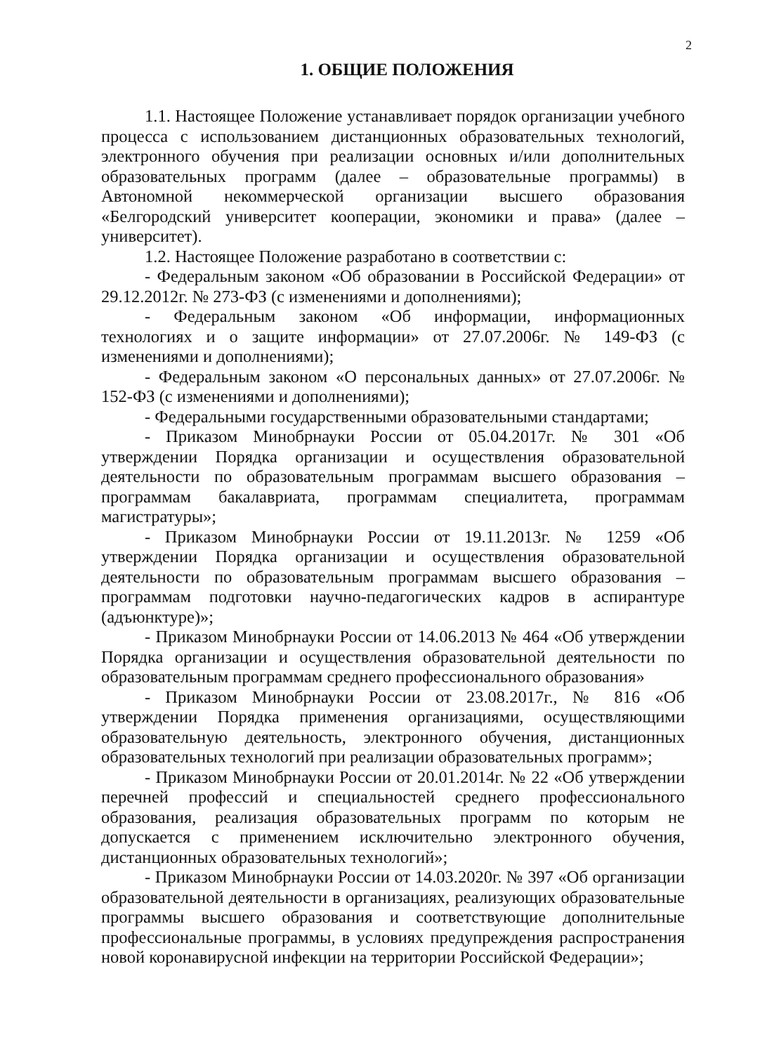2
1. ОБЩИЕ ПОЛОЖЕНИЯ
1.1. Настоящее Положение устанавливает порядок организации учебного процесса с использованием дистанционных образовательных технологий, электронного обучения при реализации основных и/или дополнительных образовательных программ (далее – образовательные программы) в Автономной некоммерческой организации высшего образования «Белгородский университет кооперации, экономики и права» (далее – университет).
1.2. Настоящее Положение разработано в соответствии с:
- Федеральным законом «Об образовании в Российской Федерации» от 29.12.2012г. № 273-ФЗ (с изменениями и дополнениями);
- Федеральным законом «Об информации, информационных технологиях и о защите информации» от 27.07.2006г. № 149-ФЗ (с изменениями и дополнениями);
- Федеральным законом «О персональных данных» от 27.07.2006г. № 152-ФЗ (с изменениями и дополнениями);
- Федеральными государственными образовательными стандартами;
- Приказом Минобрнауки России от 05.04.2017г. № 301 «Об утверждении Порядка организации и осуществления образовательной деятельности по образовательным программам высшего образования – программам бакалавриата, программам специалитета, программам магистратуры»;
- Приказом Минобрнауки России от 19.11.2013г. № 1259 «Об утверждении Порядка организации и осуществления образовательной деятельности по образовательным программам высшего образования – программам подготовки научно-педагогических кадров в аспирантуре (адъюнктуре)»;
- Приказом Минобрнауки России от 14.06.2013 № 464 «Об утверждении Порядка организации и осуществления образовательной деятельности по образовательным программам среднего профессионального образования»
- Приказом Минобрнауки России от 23.08.2017г., № 816 «Об утверждении Порядка применения организациями, осуществляющими образовательную деятельность, электронного обучения, дистанционных образовательных технологий при реализации образовательных программ»;
- Приказом Минобрнауки России от 20.01.2014г. № 22 «Об утверждении перечней профессий и специальностей среднего профессионального образования, реализация образовательных программ по которым не допускается с применением исключительно электронного обучения, дистанционных образовательных технологий»;
- Приказом Минобрнауки России от 14.03.2020г. № 397 «Об организации образовательной деятельности в организациях, реализующих образовательные программы высшего образования и соответствующие дополнительные профессиональные программы, в условиях предупреждения распространения новой коронавирусной инфекции на территории Российской Федерации»;